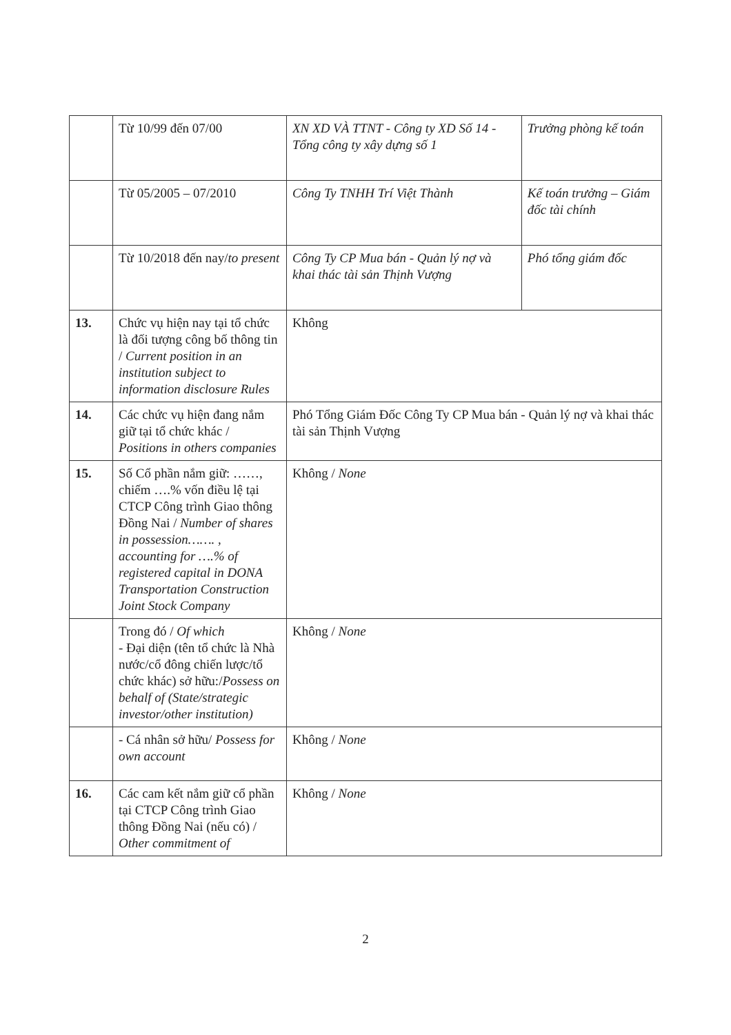| | Từ 10/99 đến 07/00 | XN XD VÀ TTNT - Công ty XD Số 14 - Tổng công ty xây dựng số 1 | Trưởng phòng kế toán |
| | Từ 05/2005 – 07/2010 | Công Ty TNHH Trí Việt Thành | Kế toán trưởng – Giám đốc tài chính |
| | Từ 10/2018 đến nay/ to present | Công Ty CP Mua bán - Quản lý nợ và khai thác tài sản Thịnh Vượng | Phó tổng giám đốc |
| 13. | Chức vụ hiện nay tại tổ chức là đối tượng công bố thông tin / Current position in an institution subject to information disclosure Rules | Không | |
| 14. | Các chức vụ hiện đang nắm giữ tại tổ chức khác / Positions in others companies | Phó Tổng Giám Đốc Công Ty CP Mua bán - Quản lý nợ và khai thác tài sản Thịnh Vượng | |
| 15. | Số Cổ phần nắm giữ: ……, chiếm ….% vốn điều lệ tại CTCP Công trình Giao thông Đồng Nai / Number of shares in possession……. , accounting for ….% of registered capital in DONA Transportation Construction Joint Stock Company | Không / None | |
| | Trong đó / Of which - Đại diện (tên tổ chức là Nhà nước/cổ đông chiến lược/tổ chức khác) sở hữu:/ Possess on behalf of (State/strategic investor/other institution) | Không / None | |
| | - Cá nhân sở hữu/ Possess for own account | Không / None | |
| 16. | Các cam kết nắm giữ cổ phần tại CTCP Công trình Giao thông Đồng Nai (nếu có) / Other commitment of | Không / None | |
2